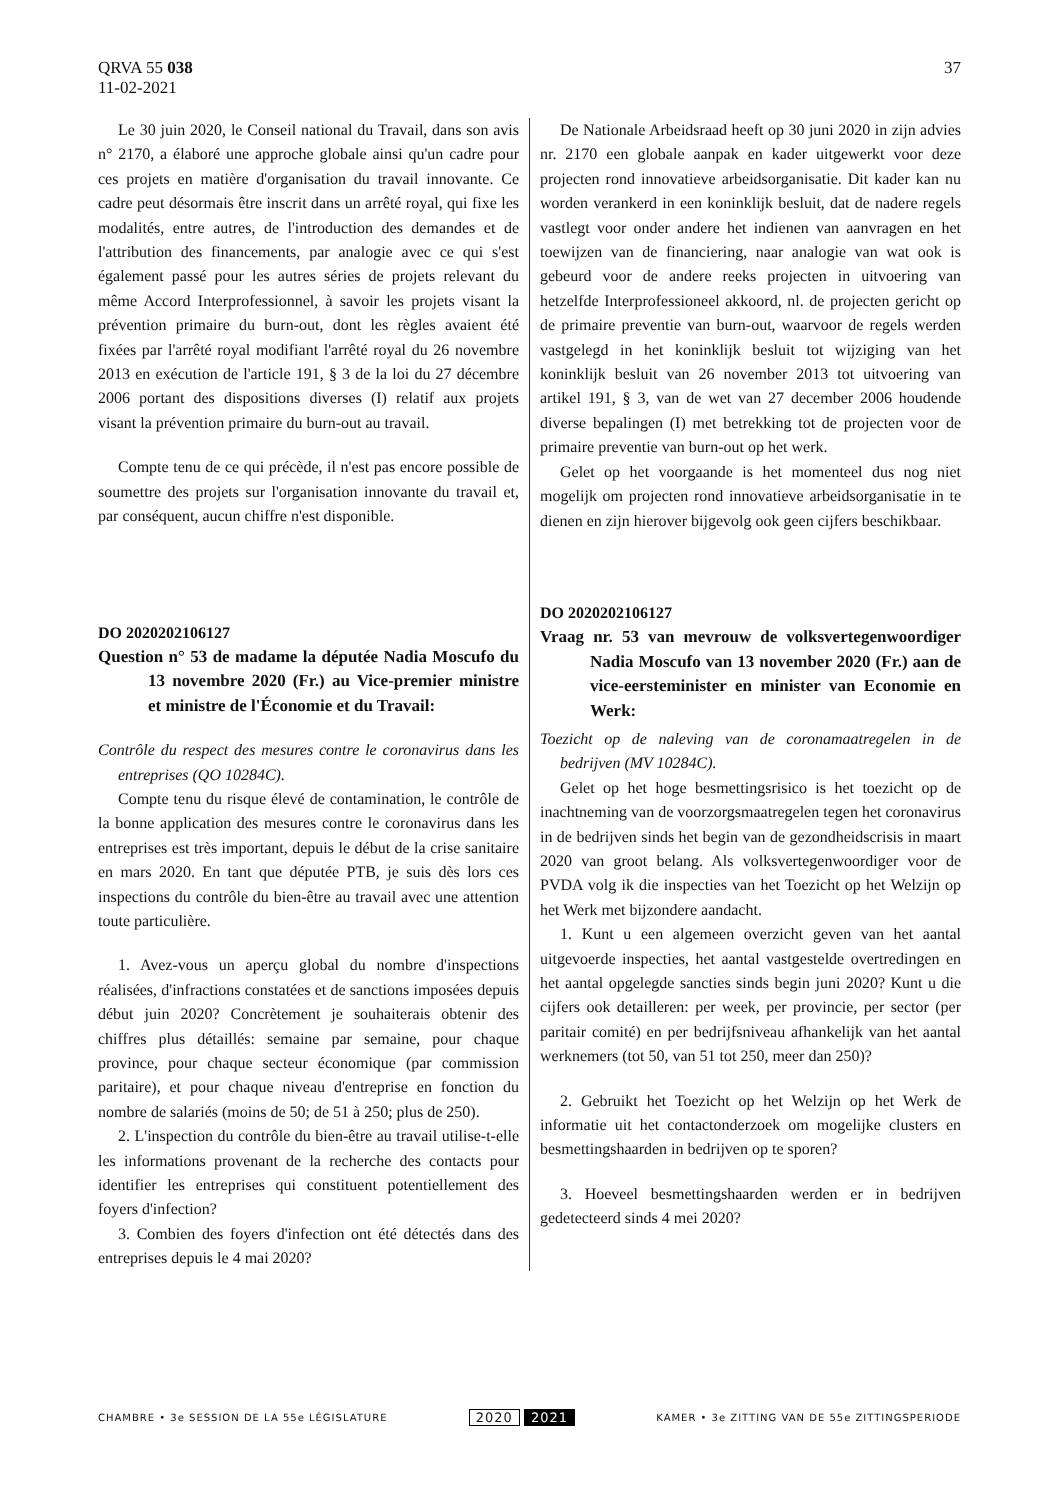QRVA 55 038
11-02-2021
37
Le 30 juin 2020, le Conseil national du Travail, dans son avis n° 2170, a élaboré une approche globale ainsi qu'un cadre pour ces projets en matière d'organisation du travail innovante. Ce cadre peut désormais être inscrit dans un arrêté royal, qui fixe les modalités, entre autres, de l'introduction des demandes et de l'attribution des financements, par analogie avec ce qui s'est également passé pour les autres séries de projets relevant du même Accord Interprofessionnel, à savoir les projets visant la prévention primaire du burn-out, dont les règles avaient été fixées par l'arrêté royal modifiant l'arrêté royal du 26 novembre 2013 en exécution de l'article 191, § 3 de la loi du 27 décembre 2006 portant des dispositions diverses (I) relatif aux projets visant la prévention primaire du burn-out au travail.
Compte tenu de ce qui précède, il n'est pas encore possible de soumettre des projets sur l'organisation innovante du travail et, par conséquent, aucun chiffre n'est disponible.
DO 2020202106127
Question n° 53 de madame la députée Nadia Moscufo du 13 novembre 2020 (Fr.) au Vice-premier ministre et ministre de l'Économie et du Travail:
Contrôle du respect des mesures contre le coronavirus dans les entreprises (QO 10284C).
Compte tenu du risque élevé de contamination, le contrôle de la bonne application des mesures contre le coronavirus dans les entreprises est très important, depuis le début de la crise sanitaire en mars 2020. En tant que députée PTB, je suis dès lors ces inspections du contrôle du bien-être au travail avec une attention toute particulière.
1. Avez-vous un aperçu global du nombre d'inspections réalisées, d'infractions constatées et de sanctions imposées depuis début juin 2020? Concrètement je souhaiterais obtenir des chiffres plus détaillés: semaine par semaine, pour chaque province, pour chaque secteur économique (par commission paritaire), et pour chaque niveau d'entreprise en fonction du nombre de salariés (moins de 50; de 51 à 250; plus de 250).
2. L'inspection du contrôle du bien-être au travail utilise-t-elle les informations provenant de la recherche des contacts pour identifier les entreprises qui constituent potentiellement des foyers d'infection?
3. Combien des foyers d'infection ont été détectés dans des entreprises depuis le 4 mai 2020?
De Nationale Arbeidsraad heeft op 30 juni 2020 in zijn advies nr. 2170 een globale aanpak en kader uitgewerkt voor deze projecten rond innovatieve arbeidsorganisatie. Dit kader kan nu worden verankerd in een koninklijk besluit, dat de nadere regels vastlegt voor onder andere het indienen van aanvragen en het toewijzen van de financiering, naar analogie van wat ook is gebeurd voor de andere reeks projecten in uitvoering van hetzelfde Interprofessioneel akkoord, nl. de projecten gericht op de primaire preventie van burn-out, waarvoor de regels werden vastgelegd in het koninklijk besluit tot wijziging van het koninklijk besluit van 26 november 2013 tot uitvoering van artikel 191, § 3, van de wet van 27 december 2006 houdende diverse bepalingen (I) met betrekking tot de projecten voor de primaire preventie van burn-out op het werk.
Gelet op het voorgaande is het momenteel dus nog niet mogelijk om projecten rond innovatieve arbeidsorganisatie in te dienen en zijn hierover bijgevolg ook geen cijfers beschikbaar.
DO 2020202106127
Vraag nr. 53 van mevrouw de volksvertegenwoordiger Nadia Moscufo van 13 november 2020 (Fr.) aan de vice-eersteminister en minister van Economie en Werk:
Toezicht op de naleving van de coronamaatregelen in de bedrijven (MV 10284C).
Gelet op het hoge besmettingsrisico is het toezicht op de inachtneming van de voorzorgsmaatregelen tegen het coronavirus in de bedrijven sinds het begin van de gezondheidscrisis in maart 2020 van groot belang. Als volksvertegenwoordiger voor de PVDA volg ik die inspecties van het Toezicht op het Welzijn op het Werk met bijzondere aandacht.
1. Kunt u een algemeen overzicht geven van het aantal uitgevoerde inspecties, het aantal vastgestelde overtredingen en het aantal opgelegde sancties sinds begin juni 2020? Kunt u die cijfers ook detailleren: per week, per provincie, per sector (per paritair comité) en per bedrijfsniveau afhankelijk van het aantal werknemers (tot 50, van 51 tot 250, meer dan 250)?
2. Gebruikt het Toezicht op het Welzijn op het Werk de informatie uit het contactonderzoek om mogelijke clusters en besmettingshaarden in bedrijven op te sporen?
3. Hoeveel besmettingshaarden werden er in bedrijven gedetecteerd sinds 4 mei 2020?
CHAMBRE • 3e SESSION DE LA 55e LÉGISLATURE
2020 2021
KAMER • 3e ZITTING VAN DE 55e ZITTINGSPERIODE